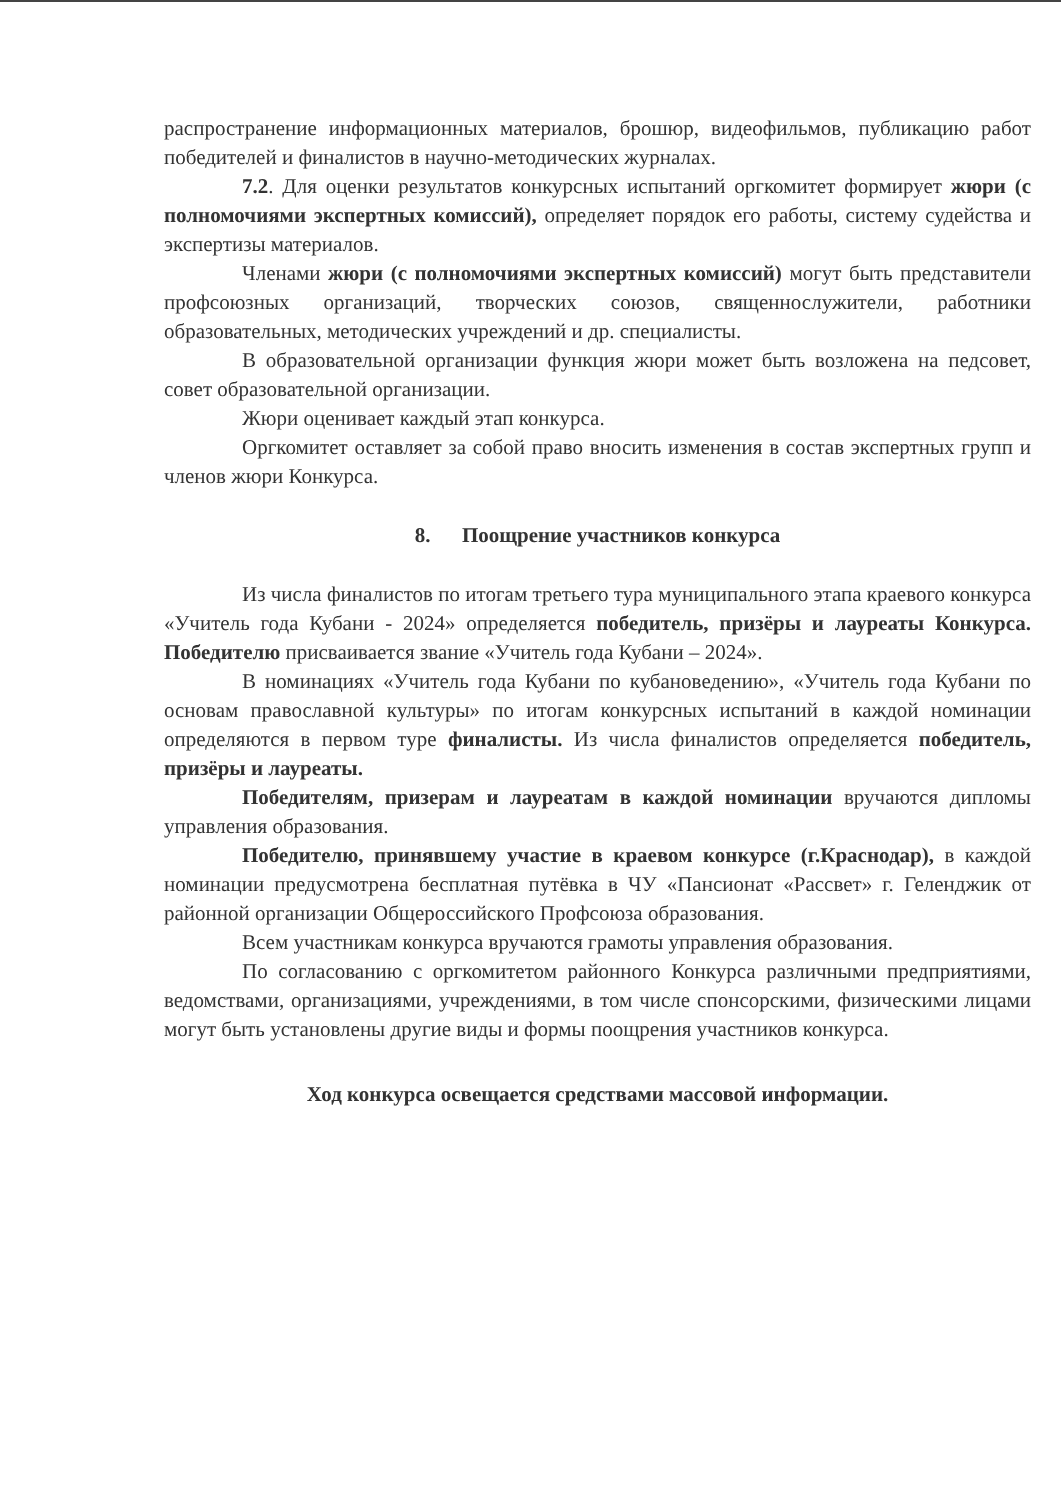распространение информационных материалов, брошюр, видеофильмов, публикацию работ победителей и финалистов в научно-методических журналах.
7.2. Для оценки результатов конкурсных испытаний оргкомитет формирует жюри (с полномочиями экспертных комиссий), определяет порядок его работы, систему судейства и экспертизы материалов.
Членами жюри (с полномочиями экспертных комиссий) могут быть представители профсоюзных организаций, творческих союзов, священнослужители, работники образовательных, методических учреждений и др. специалисты.
В образовательной организации функция жюри может быть возложена на педсовет, совет образовательной организации.
Жюри оценивает каждый этап конкурса.
Оргкомитет оставляет за собой право вносить изменения в состав экспертных групп и членов жюри Конкурса.
8. Поощрение участников конкурса
Из числа финалистов по итогам третьего тура муниципального этапа краевого конкурса «Учитель года Кубани - 2024» определяется победитель, призёры и лауреаты Конкурса. Победителю присваивается звание «Учитель года Кубани – 2024».
В номинациях «Учитель года Кубани по кубановедению», «Учитель года Кубани по основам православной культуры» по итогам конкурсных испытаний в каждой номинации определяются в первом туре финалисты. Из числа финалистов определяется победитель, призёры и лауреаты.
Победителям, призерам и лауреатам в каждой номинации вручаются дипломы управления образования.
Победителю, принявшему участие в краевом конкурсе (г.Краснодар), в каждой номинации предусмотрена бесплатная путёвка в ЧУ «Пансионат «Рассвет» г. Геленджик от районной организации Общероссийского Профсоюза образования.
Всем участникам конкурса вручаются грамоты управления образования.
По согласованию с оргкомитетом районного Конкурса различными предприятиями, ведомствами, организациями, учреждениями, в том числе спонсорскими, физическими лицами могут быть установлены другие виды и формы поощрения участников конкурса.
Ход конкурса освещается средствами массовой информации.